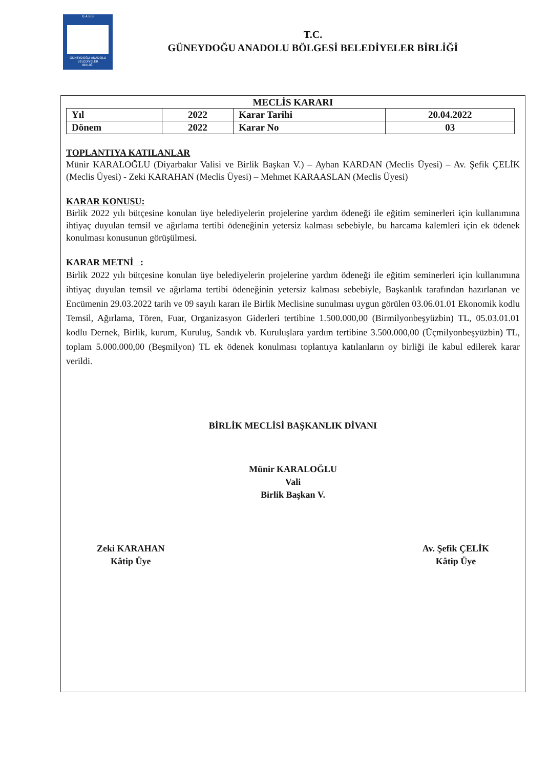G A B B
GÜNEYDOĞU ANADOLU
BELEDİYELER
BİRLİĞİ
T.C.
GÜNEYDOĞU ANADOLU BÖLGESİ BELEDİYELER BİRLİĞİ
MECLİS KARARI
| Yıl | 2022 | Karar Tarihi | 20.04.2022 |
| Dönem | 2022 | Karar No | 03 |
TOPLANTIYA KATILANLAR
Münir KARALOĞLU (Diyarbakır Valisi ve Birlik Başkan V.) – Ayhan KARDAN (Meclis Üyesi) – Av. Şefik ÇELİK (Meclis Üyesi) - Zeki KARAHAN (Meclis Üyesi) – Mehmet KARAASLAN (Meclis Üyesi)
KARAR KONUSU:
Birlik 2022 yılı bütçesine konulan üye belediyelerin projelerine yardım ödeneği ile eğitim seminerleri için kullanımına ihtiyaç duyulan temsil ve ağırlama tertibi ödeneğinin yetersiz kalması sebebiyle, bu harcama kalemleri için ek ödenek konulması konusunun görüşülmesi.
KARAR METNİ :
Birlik 2022 yılı bütçesine konulan üye belediyelerin projelerine yardım ödeneği ile eğitim seminerleri için kullanımına ihtiyaç duyulan temsil ve ağırlama tertibi ödeneğinin yetersiz kalması sebebiyle, Başkanlık tarafından hazırlanan ve Encümenin 29.03.2022 tarih ve 09 sayılı kararı ile Birlik Meclisine sunulması uygun görülen 03.06.01.01 Ekonomik kodlu Temsil, Ağırlama, Tören, Fuar, Organizasyon Giderleri tertibine 1.500.000,00 (Birmilyonbeşyüzbin) TL, 05.03.01.01 kodlu Dernek, Birlik, kurum, Kuruluş, Sandık vb. Kuruluşlara yardım tertibine 3.500.000,00 (Üçmilyonbeşyüzbin) TL, toplam 5.000.000,00 (Beşmilyon) TL ek ödenek konulması toplantıya katılanların oy birliği ile kabul edilerek karar verildi.
BİRLİK MECLİSİ BAŞKANLIK DİVANI
Münir KARALOĞLU
Vali
Birlik Başkan V.
Zeki KARAHAN
Kâtip Üye
Av. Şefik ÇELİK
Kâtip Üye